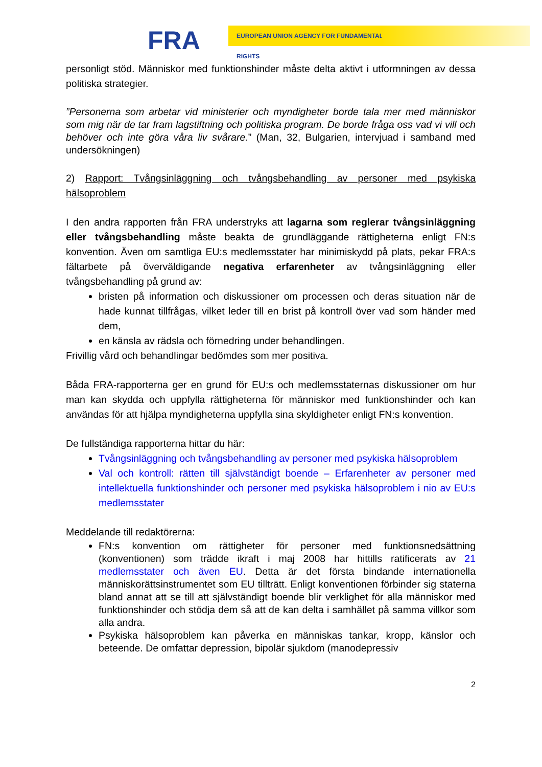FRA
EUROPEAN UNION AGENCY FOR FUNDAMENTAL RIGHTS
personligt stöd. Människor med funktionshinder måste delta aktivt i utformningen av dessa politiska strategier.
”Personerna som arbetar vid ministerier och myndigheter borde tala mer med människor som mig när de tar fram lagstiftning och politiska program. De borde fråga oss vad vi vill och behöver och inte göra våra liv svårare.” (Man, 32, Bulgarien, intervjuad i samband med undersökningen)
2) Rapport: Tvångsinläggning och tvångsbehandling av personer med psykiska hälsoproblem
I den andra rapporten från FRA understryks att lagarna som reglerar tvångsinläggning eller tvångsbehandling måste beakta de grundläggande rättigheterna enligt FN:s konvention. Även om samtliga EU:s medlemsstater har minimiskydd på plats, pekar FRA:s fältarbete på överväldigande negativa erfarenheter av tvångsinläggning eller tvångsbehandling på grund av:
bristen på information och diskussioner om processen och deras situation när de hade kunnat tillfrågas, vilket leder till en brist på kontroll över vad som händer med dem,
en känsla av rädsla och förnedring under behandlingen.
Frivillig vård och behandlingar bedömdes som mer positiva.
Båda FRA-rapporterna ger en grund för EU:s och medlemsstaternas diskussioner om hur man kan skydda och uppfylla rättigheterna för människor med funktionshinder och kan användas för att hjälpa myndigheterna uppfylla sina skyldigheter enligt FN:s konvention.
De fullständiga rapporterna hittar du här:
Tvångsinläggning och tvångsbehandling av personer med psykiska hälsoproblem
Val och kontroll: rätten till självständigt boende – Erfarenheter av personer med intellektuella funktionshinder och personer med psykiska hälsoproblem i nio av EU:s medlemsstater
Meddelande till redaktörerna:
FN:s konvention om rättigheter för personer med funktionsnedsättning (konventionen) som trädde ikraft i maj 2008 har hittills ratificerats av 21 medlemsstater och även EU. Detta är det första bindande internationella människorättsinstrumentet som EU tillträtt. Enligt konventionen förbinder sig staterna bland annat att se till att självständigt boende blir verklighet för alla människor med funktionshinder och stödja dem så att de kan delta i samhället på samma villkor som alla andra.
Psykiska hälsoproblem kan påverka en människas tankar, kropp, känslor och beteende. De omfattar depression, bipolär sjukdom (manodepressiv
2